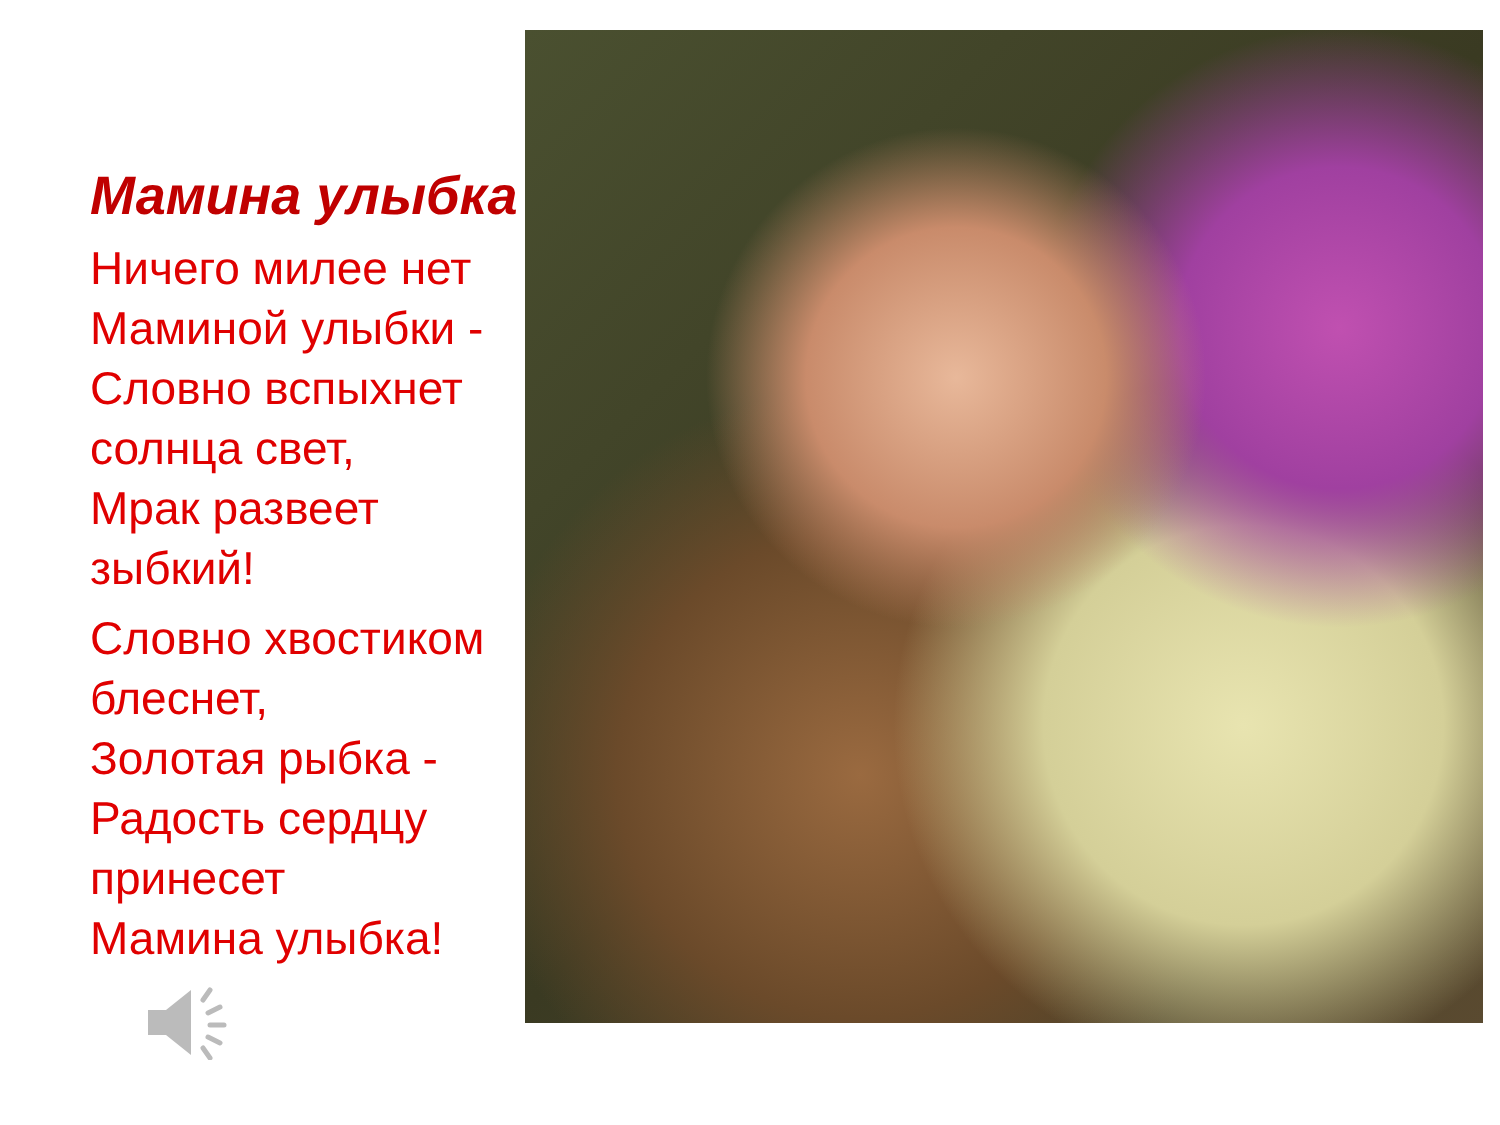Мамина улыбка
Ничего милее нет
Маминой улыбки -
Словно вспыхнет
солнца свет,
Мрак развеет
зыбкий!
Словно хвостиком
блеснет,
Золотая рыбка -
Радость сердцу
принесет
Мамина улыбка!